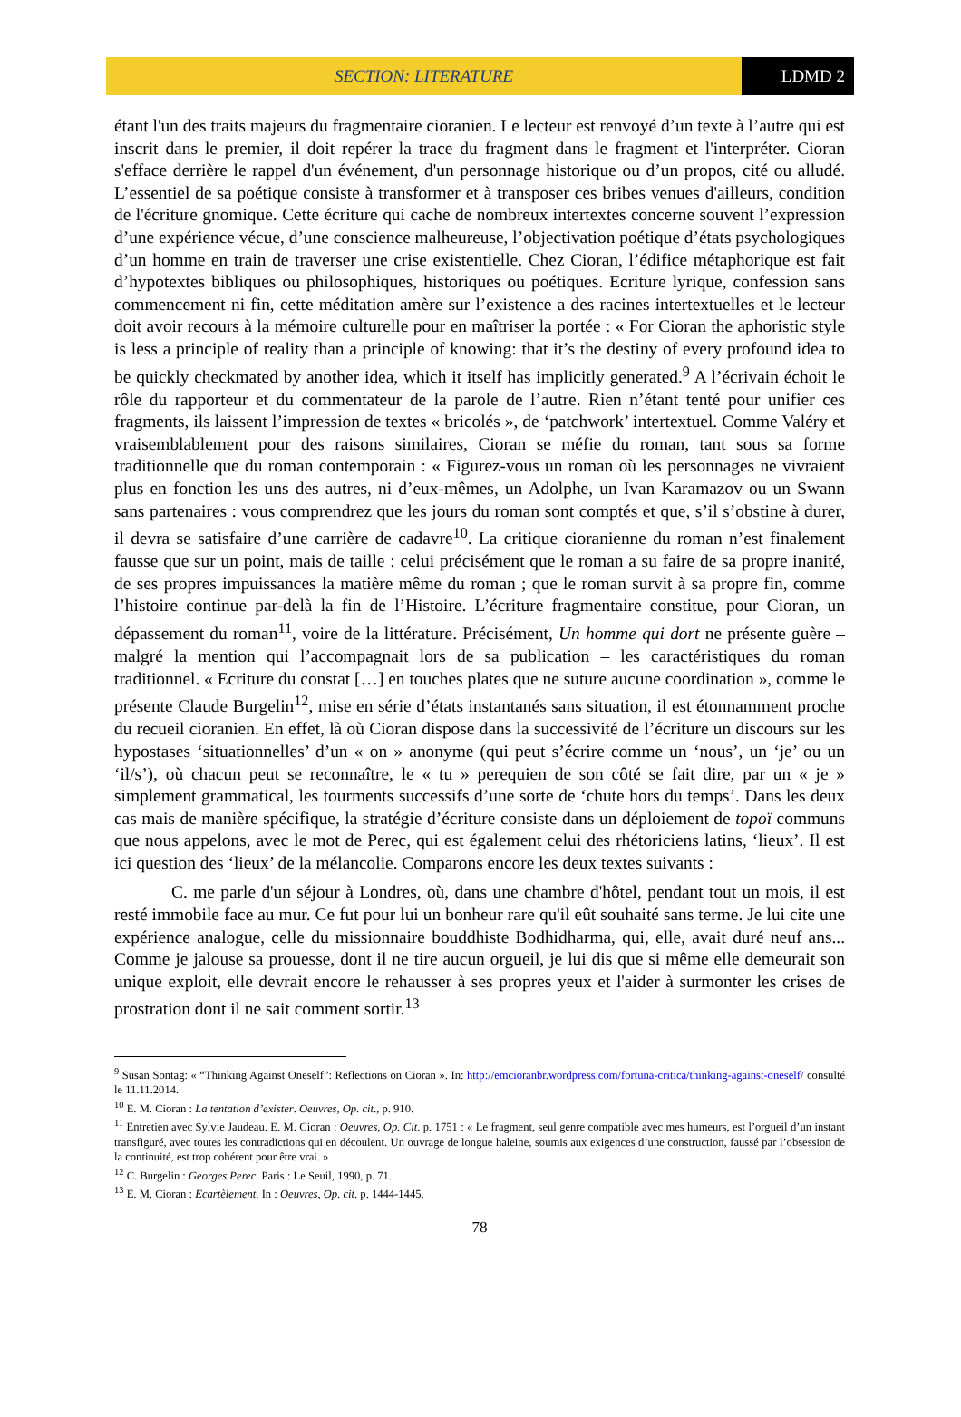SECTION: LITERATURE LDMD 2
étant l'un des traits majeurs du fragmentaire cioranien. Le lecteur est renvoyé d’un texte à l’autre qui est inscrit dans le premier, il doit repérer la trace du fragment dans le fragment et l'interpréter. Cioran s'efface derrière le rappel d'un événement, d'un personnage historique ou d’un propos, cité ou alludé. L’essentiel de sa poétique consiste à transformer et à transposer ces bribes venues d'ailleurs, condition de l'écriture gnomique. Cette écriture qui cache de nombreux intertextes concerne souvent l’expression d’une expérience vécue, d’une conscience malheureuse, l’objectivation poétique d’états psychologiques d’un homme en train de traverser une crise existentielle. Chez Cioran, l’édifice métaphorique est fait d’hypotextes bibliques ou philosophiques, historiques ou poétiques. Ecriture lyrique, confession sans commencement ni fin, cette méditation amère sur l’existence a des racines intertextuelles et le lecteur doit avoir recours à la mémoire culturelle pour en maîtriser la portée : « For Cioran the aphoristic style is less a principle of reality than a principle of knowing: that it’s the destiny of every profound idea to be quickly checkmated by another idea, which it itself has implicitly generated.<sup>9</sup> A l’écrivain échoit le rôle du rapporteur et du commentateur de la parole de l’autre. Rien n’étant tenté pour unifier ces fragments, ils laissent l’impression de textes « bricolés », de ‘patchwork’ intertextuel. Comme Valéry et vraisemblablement pour des raisons similaires, Cioran se méfie du roman, tant sous sa forme traditionnelle que du roman contemporain : « Figurez-vous un roman où les personnages ne vivraient plus en fonction les uns des autres, ni d’eux-mêmes, un Adolphe, un Ivan Karamazov ou un Swann sans partenaires : vous comprendrez que les jours du roman sont comptés et que, s’il s’obstine à durer, il devra se satisfaire d’une carrière de cadavre<sup>10</sup>. La critique cioranienne du roman n’est finalement fausse que sur un point, mais de taille : celui précisément que le roman a su faire de sa propre inanité, de ses propres impuissances la matière même du roman ; que le roman survit à sa propre fin, comme l’histoire continue par-delà la fin de l’Histoire. L’écriture fragmentaire constitue, pour Cioran, un dépassement du roman<sup>11</sup>, voire de la littérature. Précisément, Un homme qui dort ne présente guère – malgré la mention qui l’accompagnait lors de sa publication – les caractéristiques du roman traditionnel. « Ecriture du constat […] en touches plates que ne suture aucune coordination », comme le présente Claude Burgelin<sup>12</sup>, mise en série d’états instantanés sans situation, il est étonnamment proche du recueil cioranien. En effet, là où Cioran dispose dans la successivité de l’écriture un discours sur les hypostases ‘situationnelles’ d’un « on » anonyme (qui peut s’écrire comme un ‘nous’, un ‘je’ ou un ‘il/s’), où chacun peut se reconnaître, le « tu » perequien de son côté se fait dire, par un « je » simplement grammatical, les tourments successifs d’une sorte de ‘chute hors du temps’. Dans les deux cas mais de manière spécifique, la stratégie d’écriture consiste dans un déploiement de topoï communs que nous appelons, avec le mot de Perec, qui est également celui des rhétoriciens latins, ‘lieux’. Il est ici question des ‘lieux’ de la mélancolie. Comparons encore les deux textes suivants :
C. me parle d'un séjour à Londres, où, dans une chambre d'hôtel, pendant tout un mois, il est resté immobile face au mur. Ce fut pour lui un bonheur rare qu'il eût souhaité sans terme. Je lui cite une expérience analogue, celle du missionnaire bouddhiste Bodhidharma, qui, elle, avait duré neuf ans... Comme je jalouse sa prouesse, dont il ne tire aucun orgueil, je lui dis que si même elle demeurait son unique exploit, elle devrait encore le rehausser à ses propres yeux et l'aider à surmonter les crises de prostration dont il ne sait comment sortir.<sup>13</sup>
<sup>9</sup> Susan Sontag: « “Thinking Against Oneself”: Reflections on Cioran ». In: http://emcioranbr.wordpress.com/fortuna-critica/thinking-against-oneself/ consulté le 11.11.2014.
<sup>10</sup> E. M. Cioran : La tentation d’exister. Oeuvres, Op. cit., p. 910.
<sup>11</sup> Entretien avec Sylvie Jaudeau. E. M. Cioran : Oeuvres, Op. Cit. p. 1751 : « Le fragment, seul genre compatible avec mes humeurs, est l’orgueil d’un instant transfiguré, avec toutes les contradictions qui en découlent. Un ouvrage de longue haleine, soumis aux exigences d’une construction, faussé par l’obsession de la continuité, est trop cohérent pour être vrai. »
<sup>12</sup> C. Burgelin : Georges Perec. Paris : Le Seuil, 1990, p. 71.
<sup>13</sup> E. M. Cioran : Ecartèlement. In : Oeuvres, Op. cit. p. 1444-1445.
78